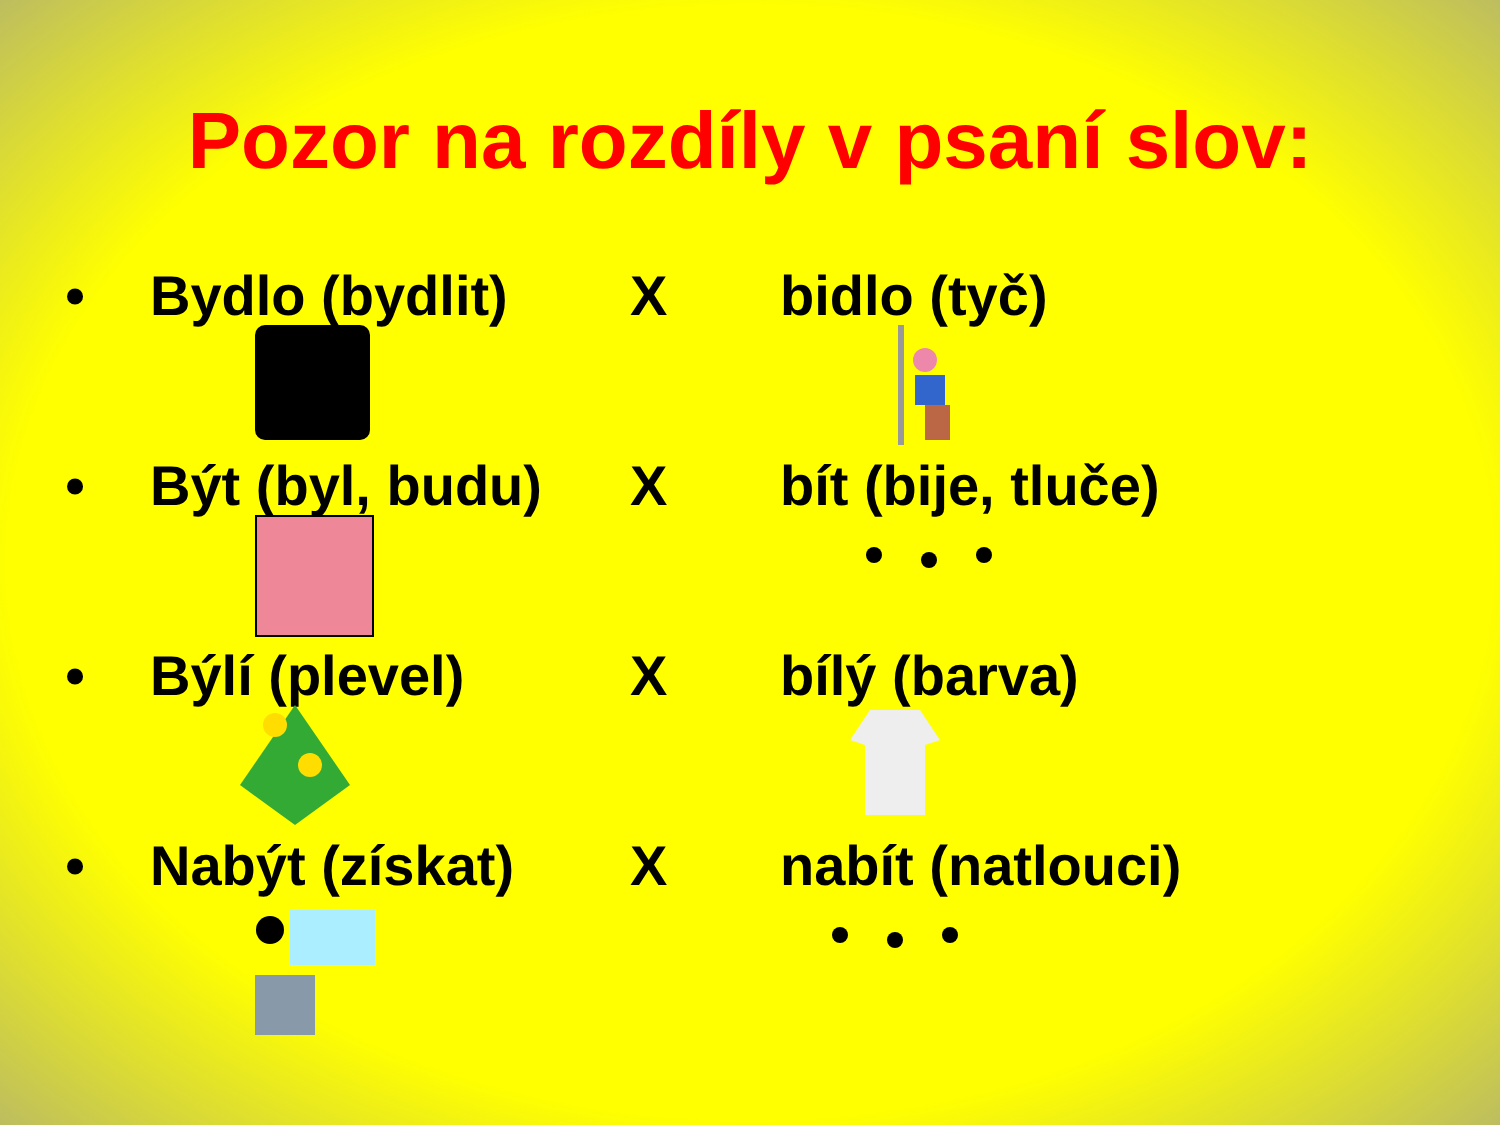Pozor na rozdíly v psaní slov:
• Bydlo (bydlit) X bidlo (tyč)
• Být (byl, budu) X bít (bije, tluče)
• Býlí (plevel) X bílý (barva)
• Nabýt (získat) X nabít (natlouci)